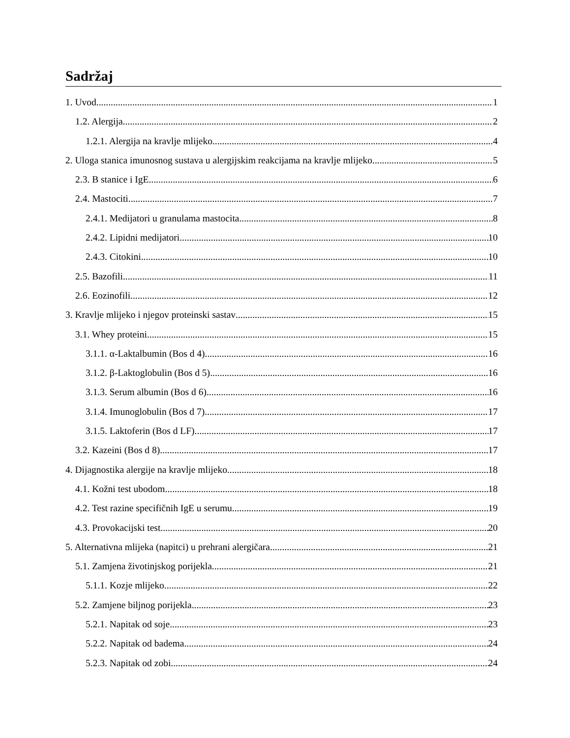Sadržaj
1. Uvod 1
1.2. Alergija 2
1.2.1. Alergija na kravlje mlijeko 4
2. Uloga stanica imunosnog sustava u alergijskim reakcijama na kravlje mlijeko 5
2.3. B stanice i IgE 6
2.4. Mastociti 7
2.4.1. Medijatori u granulama mastocita 8
2.4.2. Lipidni medijatori 10
2.4.3. Citokini 10
2.5. Bazofili 11
2.6. Eozinofili 12
3. Kravlje mlijeko i njegov proteinski sastav 15
3.1. Whey proteini 15
3.1.1. α-Laktalbumin (Bos d 4) 16
3.1.2. β-Laktoglobulin (Bos d 5) 16
3.1.3. Serum albumin (Bos d 6) 16
3.1.4. Imunoglobulin (Bos d 7) 17
3.1.5. Laktoferin (Bos d LF) 17
3.2. Kazeini (Bos d 8) 17
4. Dijagnostika alergije na kravlje mlijeko 18
4.1. Kožni test ubodom 18
4.2. Test razine specifičnih IgE u serumu 19
4.3. Provokacijski test 20
5. Alternativna mlijeka (napitci) u prehrani alergičara 21
5.1. Zamjena životinjskog porijekla 21
5.1.1. Kozje mlijeko 22
5.2. Zamjene biljnog porijekla 23
5.2.1. Napitak od soje 23
5.2.2. Napitak od badema 24
5.2.3. Napitak od zobi 24